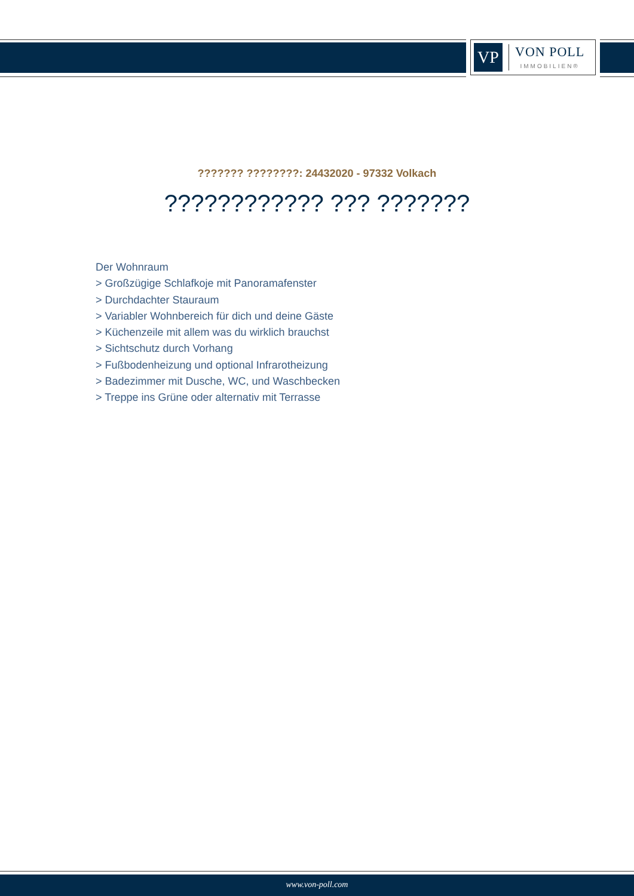VP
VON POLL
IMMOBILIEN®
??????? ????????: 24432020 - 97332 Volkach
???????????? ??? ???????
Der Wohnraum
> Großzügige Schlafkoje mit Panoramafenster
> Durchdachter Stauraum
> Variabler Wohnbereich für dich und deine Gäste
> Küchenzeile mit allem was du wirklich brauchst
> Sichtschutz durch Vorhang
> Fußbodenheizung und optional Infrarotheizung
> Badezimmer mit Dusche, WC, und Waschbecken
> Treppe ins Grüne oder alternativ mit Terrasse
www.von-poll.com